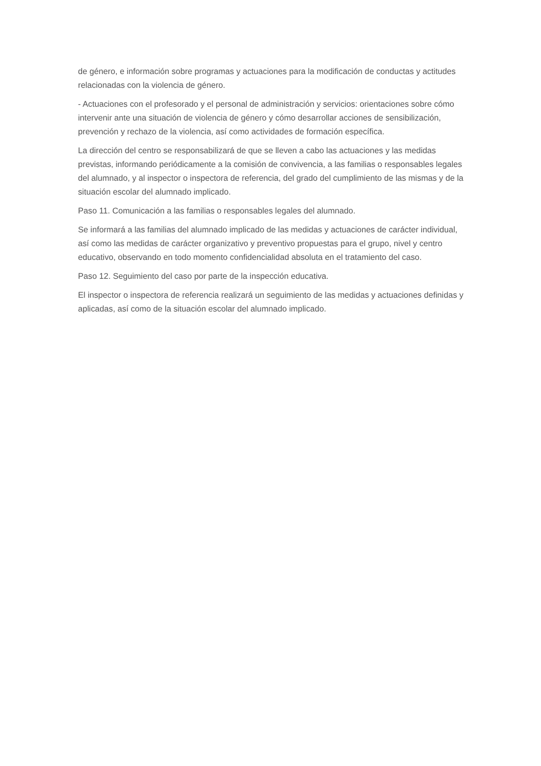de género, e información sobre programas y actuaciones para la modificación de conductas y actitudes relacionadas con la violencia de género.
- Actuaciones con el profesorado y el personal de administración y servicios: orientaciones sobre cómo intervenir ante una situación de violencia de género y cómo desarrollar acciones de sensibilización, prevención y rechazo de la violencia, así como actividades de formación específica.
La dirección del centro se responsabilizará de que se lleven a cabo las actuaciones y las medidas previstas, informando periódicamente a la comisión de convivencia, a las familias o responsables legales del alumnado, y al inspector o inspectora de referencia, del grado del cumplimiento de las mismas y de la situación escolar del alumnado implicado.
Paso 11. Comunicación a las familias o responsables legales del alumnado.
Se informará a las familias del alumnado implicado de las medidas y actuaciones de carácter individual, así como las medidas de carácter organizativo y preventivo propuestas para el grupo, nivel y centro educativo, observando en todo momento confidencialidad absoluta en el tratamiento del caso.
Paso 12. Seguimiento del caso por parte de la inspección educativa.
El inspector o inspectora de referencia realizará un seguimiento de las medidas y actuaciones definidas y aplicadas, así como de la situación escolar del alumnado implicado.